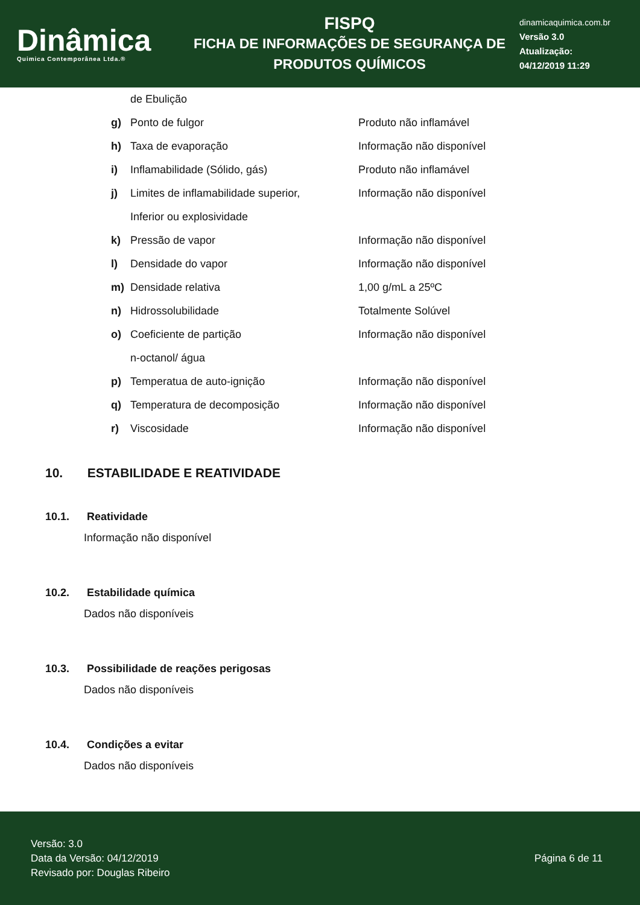Dinâmica
Quimica Contemporânea Ltda.®
FISPQ
FICHA DE INFORMAÇÕES DE SEGURANÇA DE
PRODUTOS QUÍMICOS
dinamicaquimica.com.br
Versão 3.0
Atualização:
04/12/2019 11:29
de Ebulição
g) Ponto de fulgor Produto não inflamável
h) Taxa de evaporação Informação não disponível
i) Inflamabilidade (Sólido, gás) Produto não inflamável
j) Limites de inflamabilidade superior, Informação não disponível
Inferior ou explosividade
k) Pressão de vapor Informação não disponível
l) Densidade do vapor Informação não disponível
m) Densidade relativa 1,00 g/mL a 25ºC
n) Hidrossolubilidade Totalmente Solúvel
o) Coeficiente de partição Informação não disponível
n-octanol/ água
p) Temperatua de auto-ignição Informação não disponível
q) Temperatura de decomposição Informação não disponível
r) Viscosidade Informação não disponível
10. ESTABILIDADE E REATIVIDADE
10.1. Reatividade
Informação não disponível
10.2. Estabilidade química
Dados não disponíveis
10.3. Possibilidade de reações perigosas
Dados não disponíveis
10.4. Condições a evitar
Dados não disponíveis
Versão: 3.0
Data da Versão: 04/12/2019
Revisado por: Douglas Ribeiro
Página 6 de 11